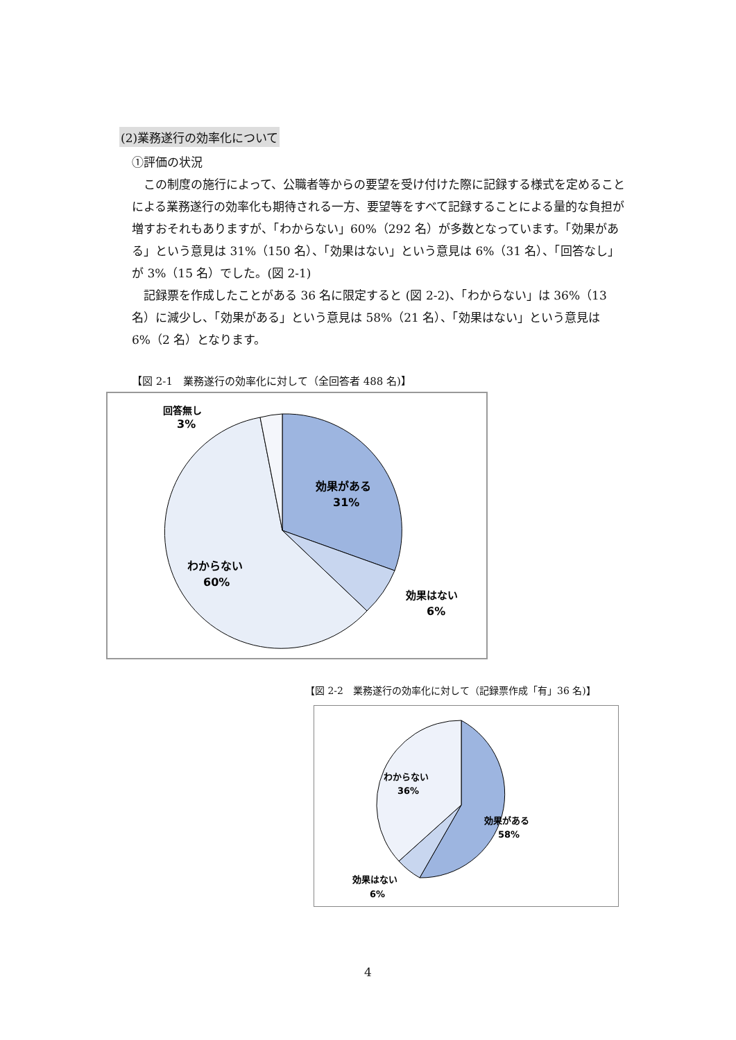(2)業務遂行の効率化について
①評価の状況
この制度の施行によって、公職者等からの要望を受け付けた際に記録する様式を定めることによる業務遂行の効率化も期待される一方、要望等をすべて記録することによる量的な負担が増すおそれもありますが、「わからない」60%（292 名）が多数となっています。「効果がある」という意見は 31%（150 名）、「効果はない」という意見は 6%（31 名）、「回答なし」が 3%（15 名）でした。(図 2-1)
記録票を作成したことがある 36 名に限定すると (図 2-2)、「わからない」は 36%（13 名）に減少し、「効果がある」という意見は 58%（21 名）、「効果はない」という意見は 6%（2 名）となります。
【図 2-1　業務遂行の効率化に対して（全回答者 488 名)】
効果がある
31%
わからない
60%
効果はない
6%
回答無し
3%
【図 2-2　業務遂行の効率化に対して（記録票作成「有」36 名)】
効果がある
58%
わからない
36%
効果はない
6%
4